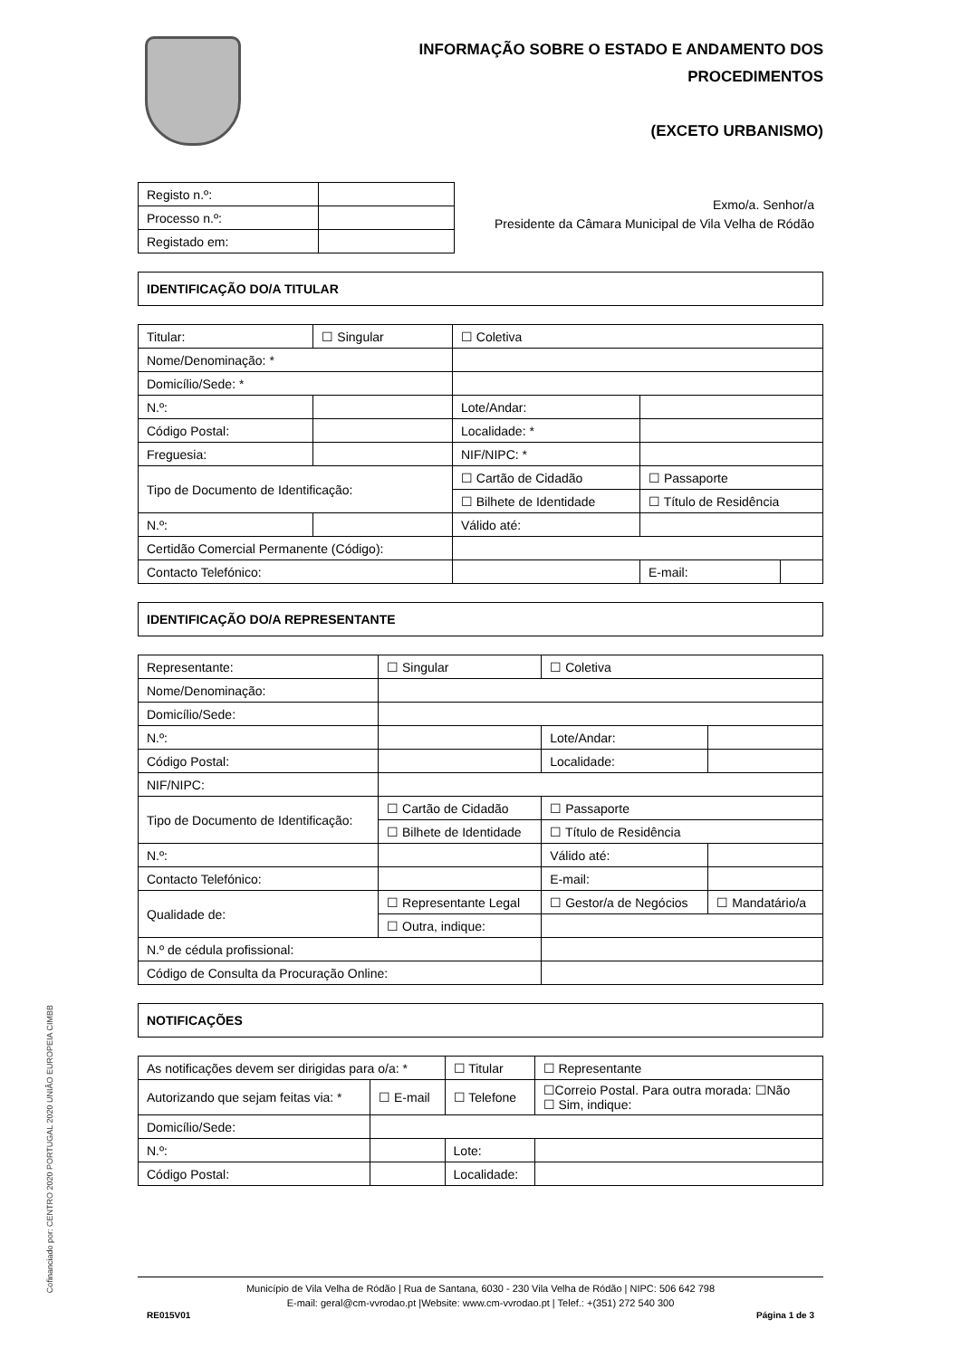INFORMAÇÃO SOBRE O ESTADO E ANDAMENTO DOS
PROCEDIMENTOS
(EXCETO URBANISMO)
| Registo n.º: | |
| Processo n.º: | |
| Registado em: | |
Exmo/a. Senhor/a
Presidente da Câmara Municipal de Vila Velha de Ródão
IDENTIFICAÇÃO DO/A TITULAR
| Titular: | ☐ Singular | ☐ Coletiva | | | |
| Nome/Denominação: * | | | | | |
| Domicílio/Sede: * | | | | | |
| N.º: | | | Lote/Andar: | | |
| Código Postal: | | | Localidade: * | | |
| Freguesia: | | | NIF/NIPC: * | | |
| Tipo de Documento de Identificação: | | ☐ Cartão de Cidadão | | ☐ Passaporte | |
| | | ☐ Bilhete de Identidade | | ☐ Título de Residência | |
| N.º: | | | Válido até: | | |
| Certidão Comercial Permanente (Código): | | | | | |
| Contacto Telefónico: | | | | E-mail: | |
IDENTIFICAÇÃO DO/A REPRESENTANTE
| Representante: | ☐ Singular | ☐ Coletiva | | | |
| Nome/Denominação: | | | | | |
| Domicílio/Sede: | | | | | |
| N.º: | | | Lote/Andar: | | |
| Código Postal: | | | Localidade: | | |
| NIF/NIPC: | | | | | |
| Tipo de Documento de Identificação: | ☐ Cartão de Cidadão | | ☐ Passaporte | | |
| | ☐ Bilhete de Identidade | | ☐ Título de Residência | | |
| N.º: | | | Válido até: | | |
| Contacto Telefónico: | | | E-mail: | | |
| Qualidade de: | ☐ Representante Legal | | ☐ Gestor/a de Negócios | | ☐ Mandatário/a |
| | ☐ Outra, indique: | | | | |
| N.º de cédula profissional: | | | | | |
| Código de Consulta da Procuração Online: | | | | | |
NOTIFICAÇÕES
| As notificações devem ser dirigidas para o/a: * | | ☐ Titular | | ☐ Representante |
| Autorizando que sejam feitas via: * | ☐ E-mail | ☐ Telefone | | ☐Correio Postal. Para outra morada: ☐Não ☐ Sim, indique: |
| Domicílio/Sede: | | | | |
| N.º: | | | Lote: | |
| Código Postal: | | | Localidade: | |
Município de Vila Velha de Ródão | Rua de Santana, 6030 - 230 Vila Velha de Ródão | NIPC: 506 642 798
E-mail: geral@cm-vvrodao.pt |Website: www.cm-vvrodao.pt | Telef.: +(351) 272 540 300
RE015V01 Página 1 de 3
Cofinanciado por: CENTRO 2020 PORTUGAL 2020 UNIÃO EUROPEIA CIMBB